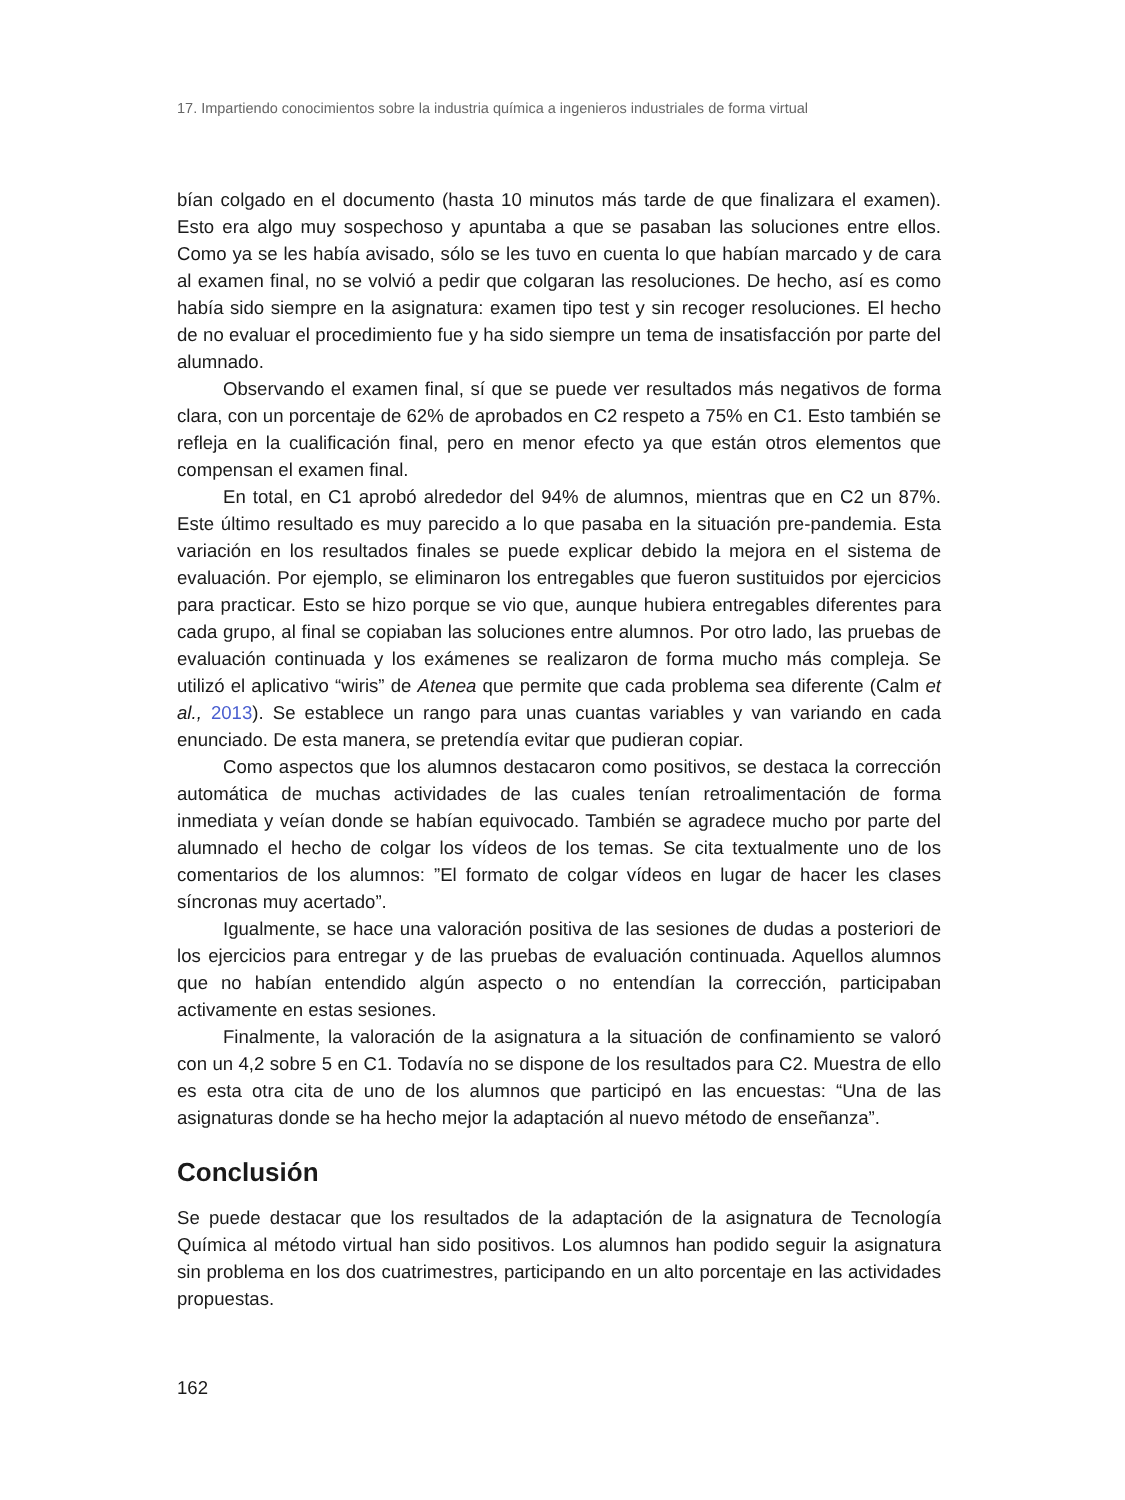17. Impartiendo conocimientos sobre la industria química a ingenieros industriales de forma virtual
bían colgado en el documento (hasta 10 minutos más tarde de que finalizara el examen). Esto era algo muy sospechoso y apuntaba a que se pasaban las soluciones entre ellos. Como ya se les había avisado, sólo se les tuvo en cuenta lo que habían marcado y de cara al examen final, no se volvió a pedir que colgaran las resoluciones. De hecho, así es como había sido siempre en la asignatura: examen tipo test y sin recoger resoluciones. El hecho de no evaluar el procedimiento fue y ha sido siempre un tema de insatisfacción por parte del alumnado.
Observando el examen final, sí que se puede ver resultados más negativos de forma clara, con un porcentaje de 62% de aprobados en C2 respeto a 75% en C1. Esto también se refleja en la cualificación final, pero en menor efecto ya que están otros elementos que compensan el examen final.
En total, en C1 aprobó alrededor del 94% de alumnos, mientras que en C2 un 87%. Este último resultado es muy parecido a lo que pasaba en la situación pre-pandemia. Esta variación en los resultados finales se puede explicar debido la mejora en el sistema de evaluación. Por ejemplo, se eliminaron los entregables que fueron sustituidos por ejercicios para practicar. Esto se hizo porque se vio que, aunque hubiera entregables diferentes para cada grupo, al final se copiaban las soluciones entre alumnos. Por otro lado, las pruebas de evaluación continuada y los exámenes se realizaron de forma mucho más compleja. Se utilizó el aplicativo “wiris” de Atenea que permite que cada problema sea diferente (Calm et al., 2013). Se establece un rango para unas cuantas variables y van variando en cada enunciado. De esta manera, se pretendía evitar que pudieran copiar.
Como aspectos que los alumnos destacaron como positivos, se destaca la corrección automática de muchas actividades de las cuales tenían retroalimentación de forma inmediata y veían donde se habían equivocado. También se agradece mucho por parte del alumnado el hecho de colgar los vídeos de los temas. Se cita textualmente uno de los comentarios de los alumnos: ”El formato de colgar vídeos en lugar de hacer les clases síncronas muy acertado”.
Igualmente, se hace una valoración positiva de las sesiones de dudas a posteriori de los ejercicios para entregar y de las pruebas de evaluación continuada. Aquellos alumnos que no habían entendido algún aspecto o no entendían la corrección, participaban activamente en estas sesiones.
Finalmente, la valoración de la asignatura a la situación de confinamiento se valoró con un 4,2 sobre 5 en C1. Todavía no se dispone de los resultados para C2. Muestra de ello es esta otra cita de uno de los alumnos que participó en las encuestas: “Una de las asignaturas donde se ha hecho mejor la adaptación al nuevo método de enseñanza”.
Conclusión
Se puede destacar que los resultados de la adaptación de la asignatura de Tecnología Química al método virtual han sido positivos. Los alumnos han podido seguir la asignatura sin problema en los dos cuatrimestres, participando en un alto porcentaje en las actividades propuestas.
162